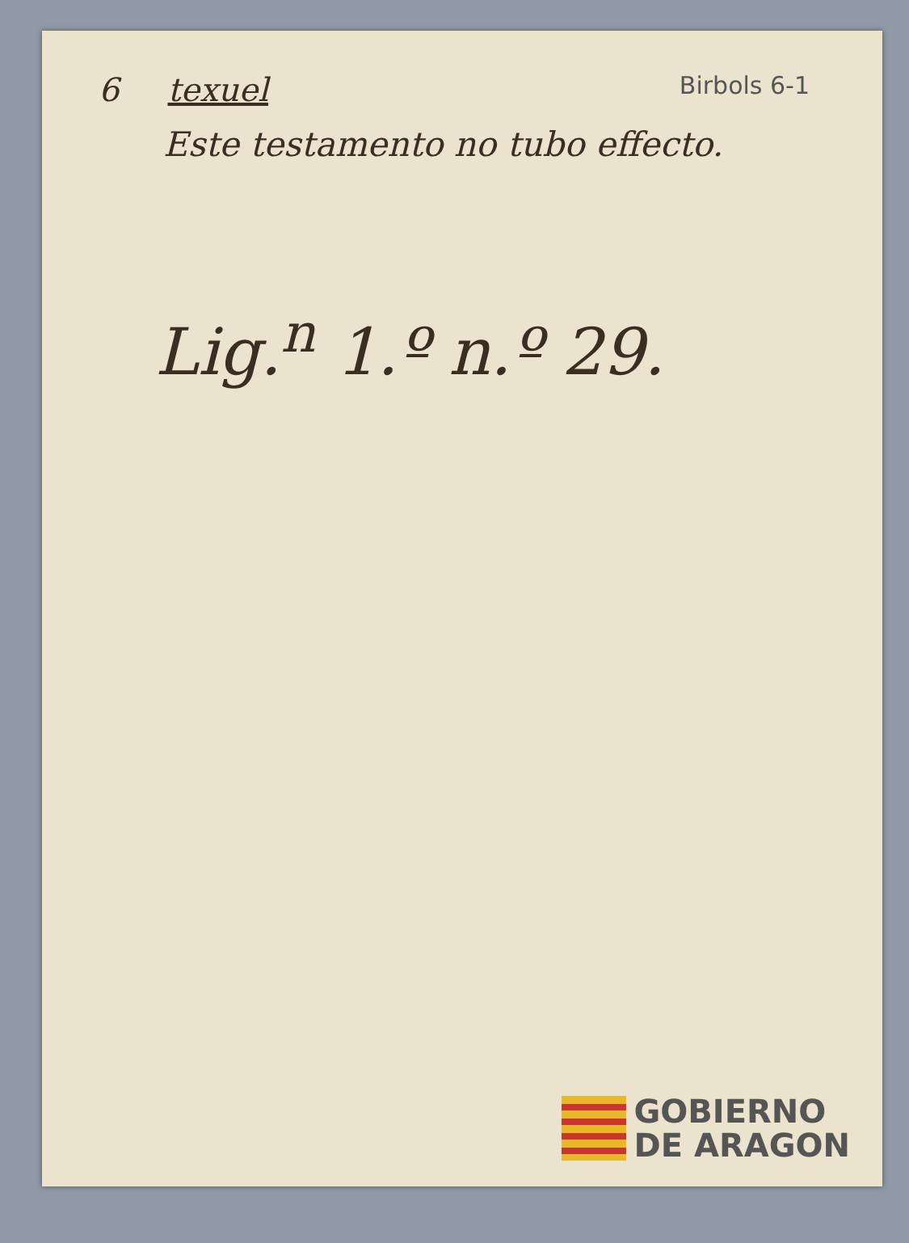6 texuel Birbols 6-1
Este testamento no tubo effecto.
Lig.<sup>n</sup> 1.º n.º 29.
GOBIERNO
DE ARAGON